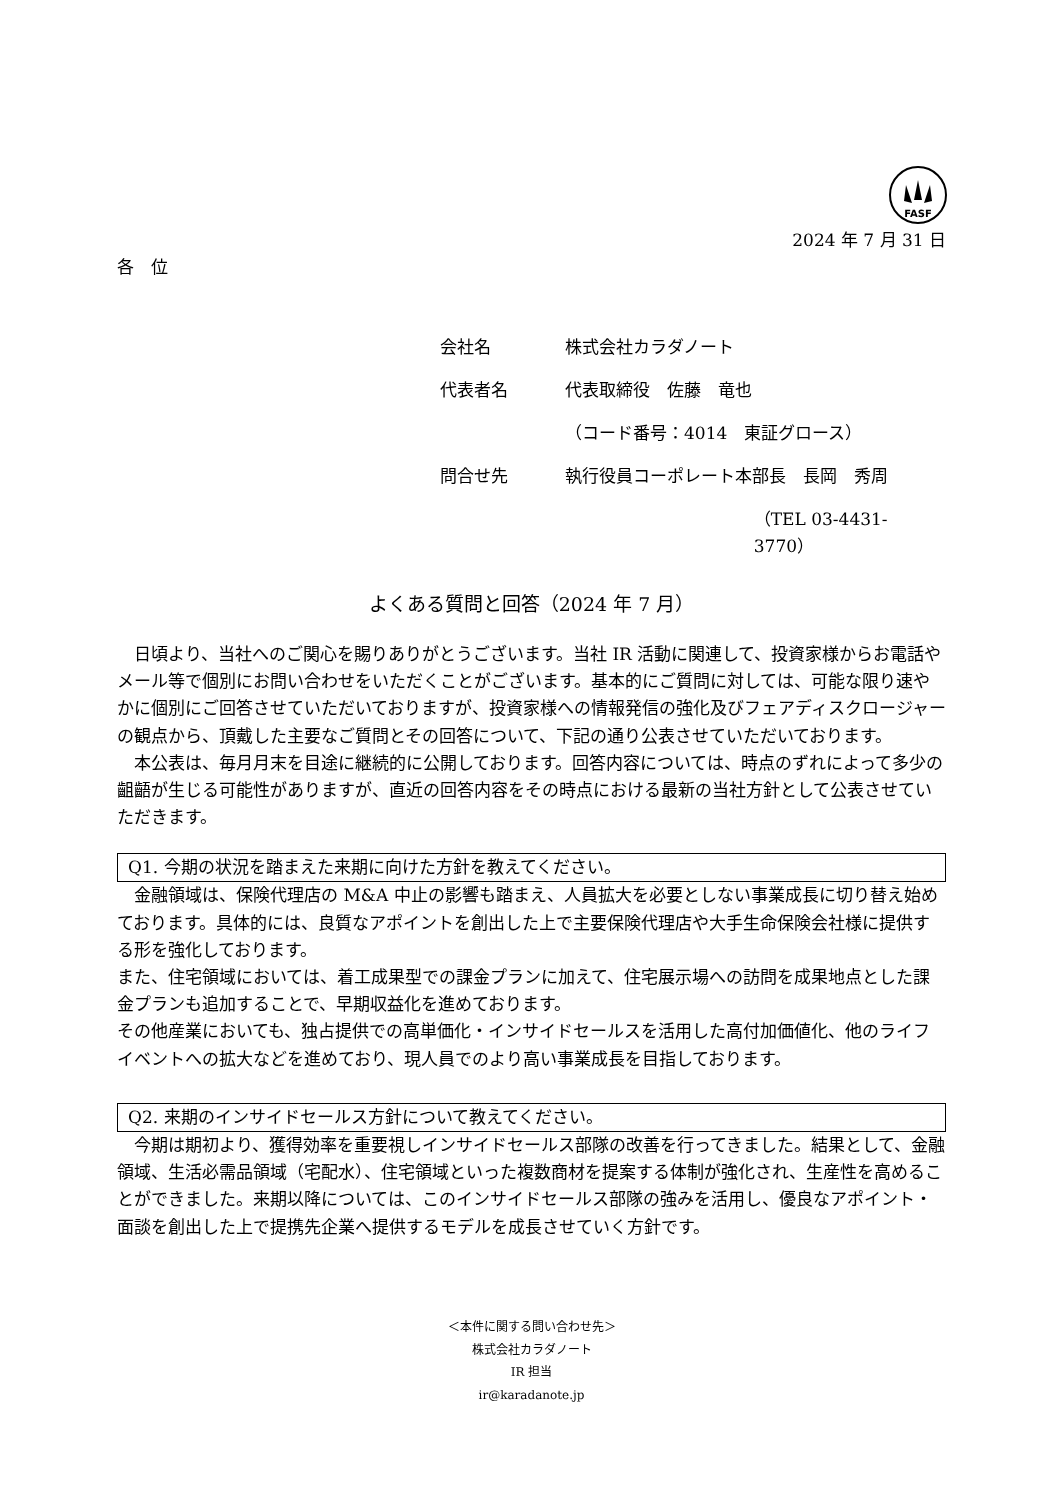FASF
2024 年 7 月 31 日
各　位
会社名 株式会社カラダノート
代表者名 代表取締役　佐藤　竜也
（コード番号：4014　東証グロース）
問合せ先 執行役員コーポレート本部長　長岡　秀周
（TEL 03-4431-3770）
よくある質問と回答（2024 年 7 月）
日頃より、当社へのご関心を賜りありがとうございます。当社 IR 活動に関連して、投資家様からお電話やメール等で個別にお問い合わせをいただくことがございます。基本的にご質問に対しては、可能な限り速やかに個別にご回答させていただいておりますが、投資家様への情報発信の強化及びフェアディスクロージャーの観点から、頂戴した主要なご質問とその回答について、下記の通り公表させていただいております。
本公表は、毎月月末を目途に継続的に公開しております。回答内容については、時点のずれによって多少の齟齬が生じる可能性がありますが、直近の回答内容をその時点における最新の当社方針として公表させていただきます。
Q1. 今期の状況を踏まえた来期に向けた方針を教えてください。
金融領域は、保険代理店の M&A 中止の影響も踏まえ、人員拡大を必要としない事業成長に切り替え始めております。具体的には、良質なアポイントを創出した上で主要保険代理店や大手生命保険会社様に提供する形を強化しております。
また、住宅領域においては、着工成果型での課金プランに加えて、住宅展示場への訪問を成果地点とした課金プランも追加することで、早期収益化を進めております。
その他産業においても、独占提供での高単価化・インサイドセールスを活用した高付加価値化、他のライフイベントへの拡大などを進めており、現人員でのより高い事業成長を目指しております。
Q2. 来期のインサイドセールス方針について教えてください。
今期は期初より、獲得効率を重要視しインサイドセールス部隊の改善を行ってきました。結果として、金融領域、生活必需品領域（宅配水）、住宅領域といった複数商材を提案する体制が強化され、生産性を高めることができました。来期以降については、このインサイドセールス部隊の強みを活用し、優良なアポイント・面談を創出した上で提携先企業へ提供するモデルを成長させていく方針です。
＜本件に関する問い合わせ先＞
株式会社カラダノート
IR 担当
ir@karadanote.jp